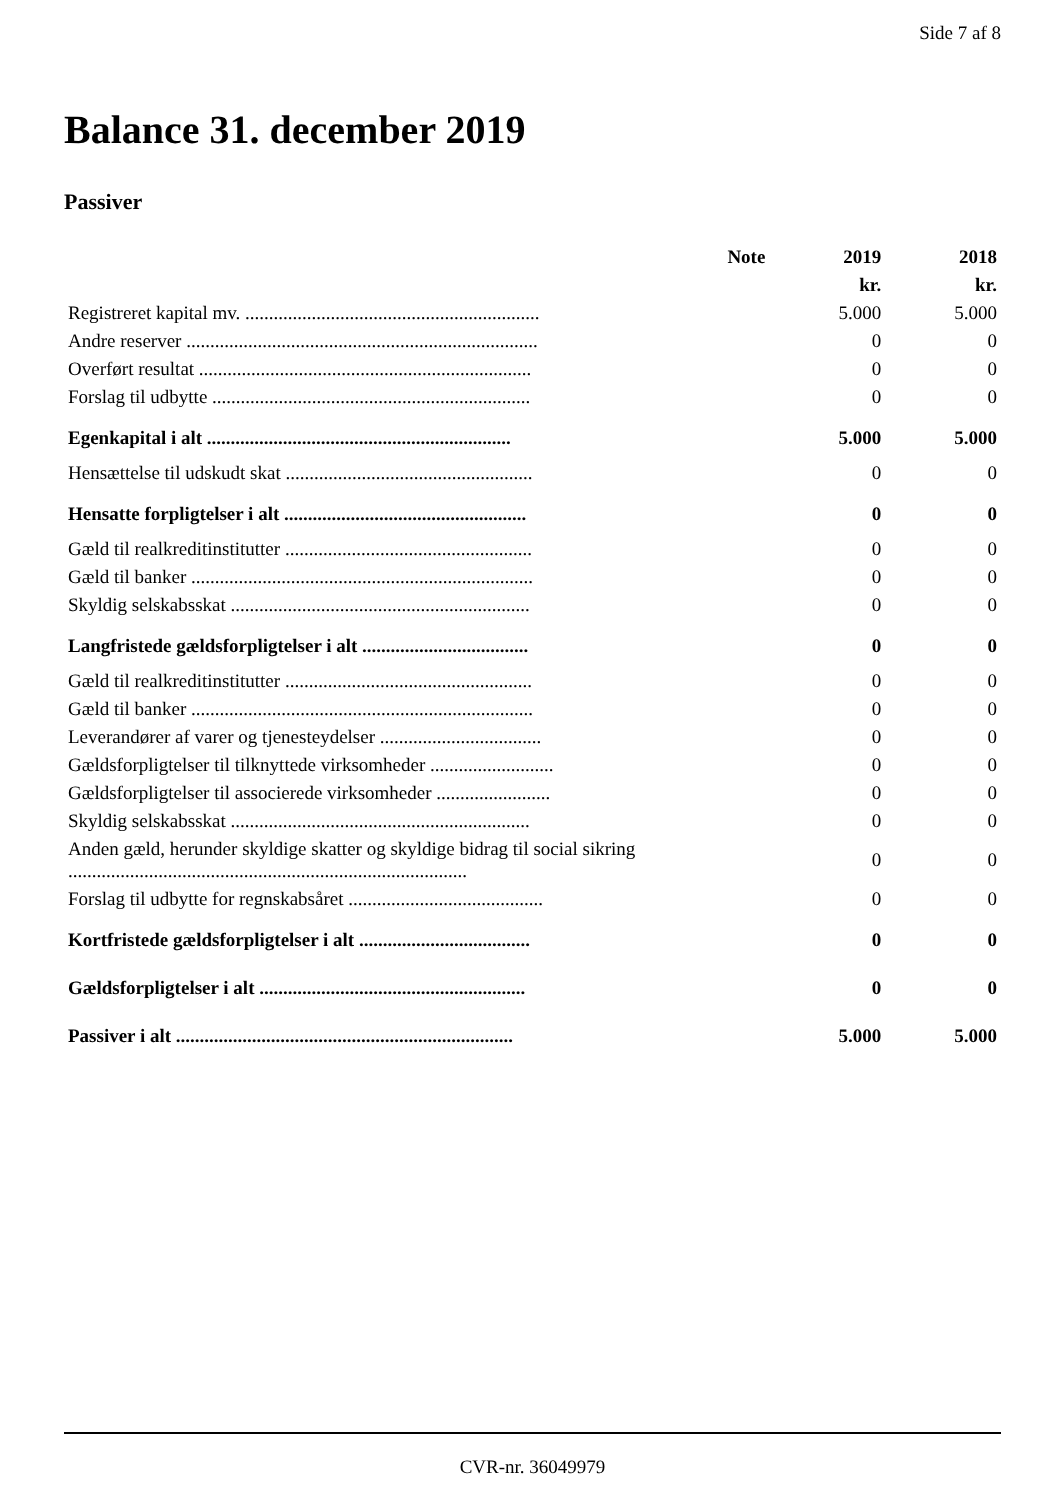Side 7 af 8
Balance 31. december 2019
Passiver
| | Note | 2019 | 2018 |
| --- | --- | --- | --- |
| | | kr. | kr. |
| Registreret kapital mv. .............................................................. | | 5.000 | 5.000 |
| Andre reserver .......................................................................... | | 0 | 0 |
| Overført resultat ...................................................................... | | 0 | 0 |
| Forslag til udbytte ................................................................... | | 0 | 0 |
| Egenkapital i alt ................................................................ | | 5.000 | 5.000 |
| Hensættelse til udskudt skat .................................................... | | 0 | 0 |
| Hensatte forpligtelser i alt ................................................... | | 0 | 0 |
| Gæld til realkreditinstitutter .................................................... | | 0 | 0 |
| Gæld til banker ........................................................................ | | 0 | 0 |
| Skyldig selskabsskat ............................................................... | | 0 | 0 |
| Langfristede gældsforpligtelser i alt ................................... | | 0 | 0 |
| Gæld til realkreditinstitutter .................................................... | | 0 | 0 |
| Gæld til banker ........................................................................ | | 0 | 0 |
| Leverandører af varer og tjenesteydelser .................................. | | 0 | 0 |
| Gældsforpligtelser til tilknyttede virksomheder .......................... | | 0 | 0 |
| Gældsforpligtelser til associerede virksomheder ........................ | | 0 | 0 |
| Skyldig selskabsskat ............................................................... | | 0 | 0 |
| Anden gæld, herunder skyldige skatter og skyldige bidrag til social sikring .................................................................................... | | 0 | 0 |
| Forslag til udbytte for regnskabsåret ......................................... | | 0 | 0 |
| Kortfristede gældsforpligtelser i alt .................................... | | 0 | 0 |
| Gældsforpligtelser i alt ........................................................ | | 0 | 0 |
| Passiver i alt ....................................................................... | | 5.000 | 5.000 |
CVR-nr. 36049979